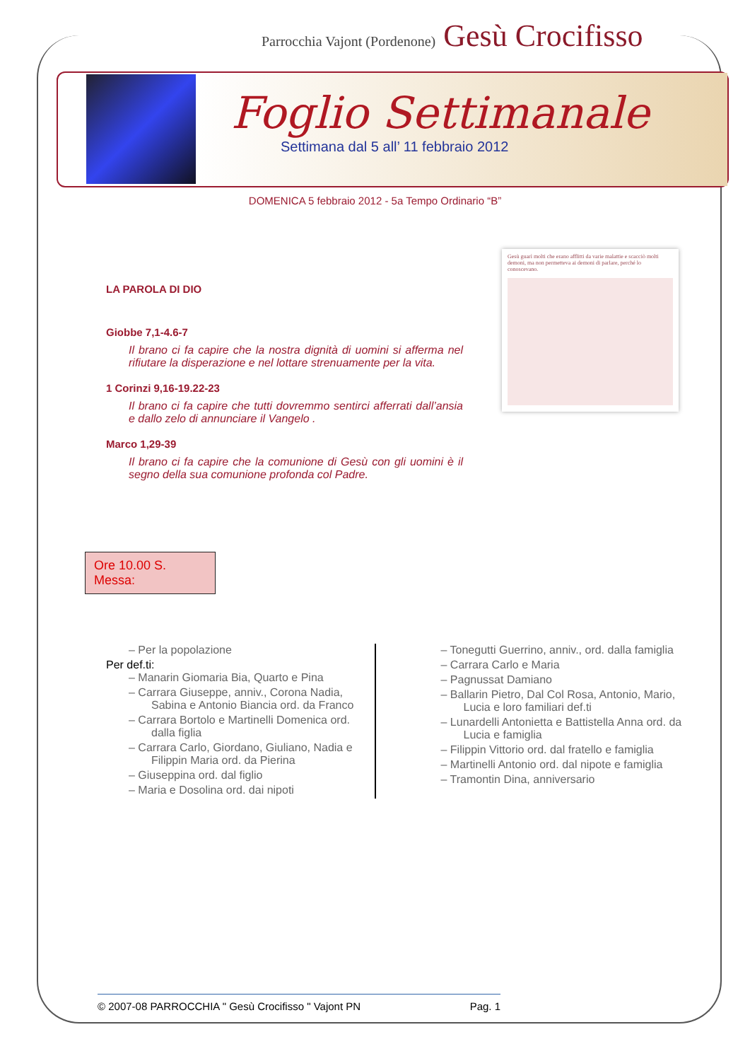Parrocchia Vajont (Pordenone) Gesù Crocifisso
Foglio Settimanale
Settimana dal 5 all’ 11 febbraio 2012
DOMENICA 5 febbraio 2012 - 5a Tempo Ordinario “B”
LA PAROLA DI DIO
Giobbe 7,1-4.6-7
Il brano ci fa capire che la nostra dignità di uomini si afferma nel rifiutare la disperazione e nel lottare strenuamente per la vita.
1 Corinzi 9,16-19.22-23
Il brano ci fa capire che tutti dovremmo sentirci afferrati dall’ansia e dallo zelo di annunciare il Vangelo .
Marco 1,29-39
Il brano ci fa capire che la comunione di Gesù con gli uomini è il segno della sua comunione profonda col Padre.
Gesù guarì molti che erano afflitti da varie malattie e scacciò molti demoni, ma non permetteva ai demoni di parlare, perché lo conoscevano.
Ore 10.00 S. Messa:
– Per la popolazione
Per def.ti:
– Manarin Giomaria Bia, Quarto e Pina
– Carrara Giuseppe, anniv., Corona Nadia, Sabina e Antonio Biancia ord. da Franco
– Carrara Bortolo e Martinelli Domenica ord. dalla figlia
– Carrara Carlo, Giordano, Giuliano, Nadia e Filippin Maria ord. da Pierina
– Giuseppina ord. dal figlio
– Maria e Dosolina ord. dai nipoti
– Tonegutti Guerrino, anniv., ord. dalla famiglia
– Carrara Carlo e Maria
– Pagnussat Damiano
– Ballarin Pietro, Dal Col Rosa, Antonio, Mario, Lucia e loro familiari def.ti
– Lunardelli Antonietta e Battistella Anna ord. da Lucia e famiglia
– Filippin Vittorio ord. dal fratello e famiglia
– Martinelli Antonio ord. dal nipote e famiglia
– Tramontin Dina, anniversario
© 2007-08 PARROCCHIA " Gesù Crocifisso " Vajont PN Pag. 1